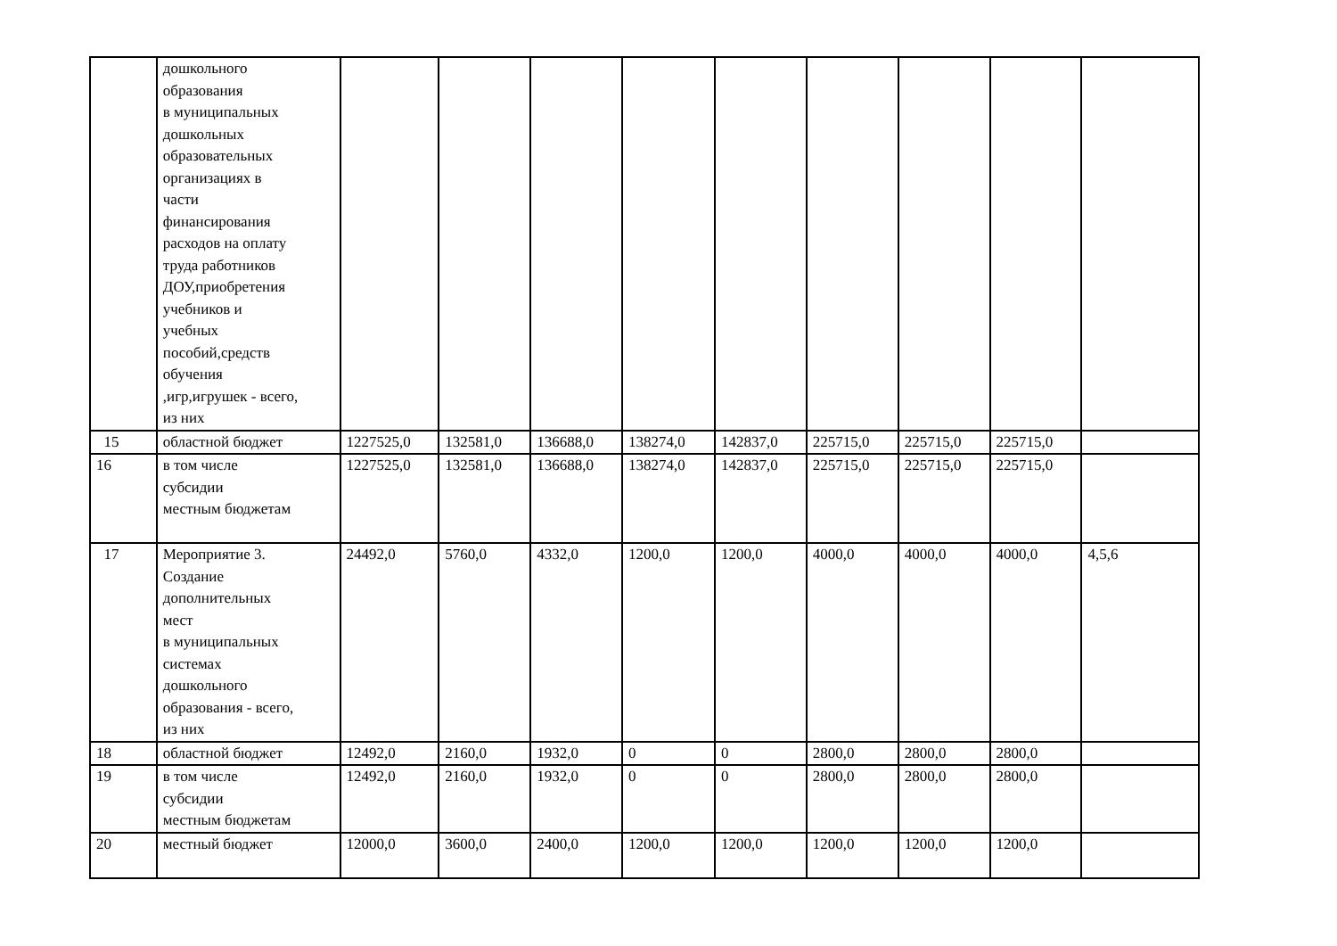| | дошкольного образования в муниципальных дошкольных образовательных организациях в части финансирования расходов на оплату труда работников ДОУ,приобретения учебников и учебных пособий,средств обучения ,игр,игрушек - всего, из них | | | | | | | | | |
| 15 | областной бюджет | 1227525,0 | 132581,0 | 136688,0 | 138274,0 | 142837,0 | 225715,0 | 225715,0 | 225715,0 | |
| 16 | в том числе субсидии местным бюджетам | 1227525,0 | 132581,0 | 136688,0 | 138274,0 | 142837,0 | 225715,0 | 225715,0 | 225715,0 | |
| 17 | Мероприятие 3. Создание дополнительных мест в муниципальных системах дошкольного образования - всего, из них | 24492,0 | 5760,0 | 4332,0 | 1200,0 | 1200,0 | 4000,0 | 4000,0 | 4000,0 | 4,5,6 |
| 18 | областной бюджет | 12492,0 | 2160,0 | 1932,0 | 0 | 0 | 2800,0 | 2800,0 | 2800,0 | |
| 19 | в том числе субсидии местным бюджетам | 12492,0 | 2160,0 | 1932,0 | 0 | 0 | 2800,0 | 2800,0 | 2800,0 | |
| 20 | местный бюджет | 12000,0 | 3600,0 | 2400,0 | 1200,0 | 1200,0 | 1200,0 | 1200,0 | 1200,0 | |